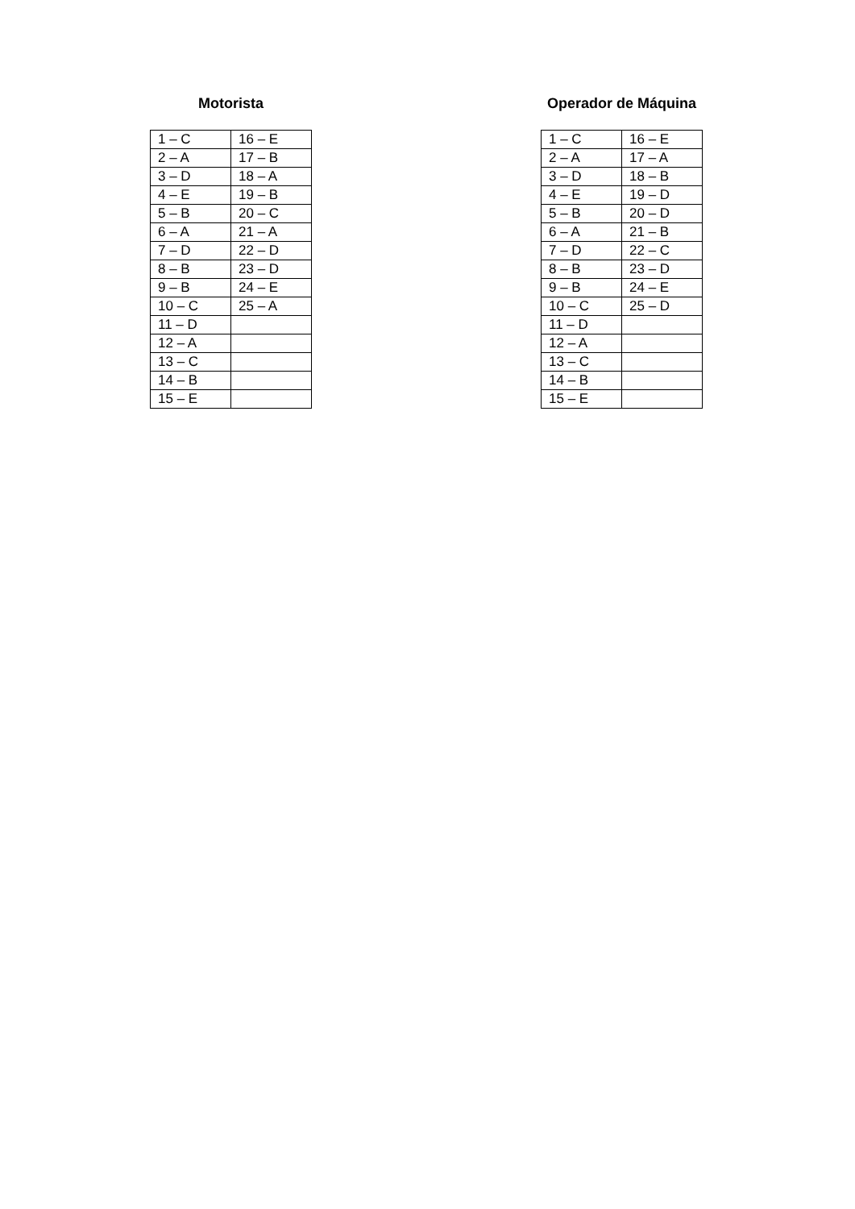Motorista
| 1 – C | 16 – E |
| 2 – A | 17 – B |
| 3 – D | 18 – A |
| 4 – E | 19 – B |
| 5 – B | 20 – C |
| 6 – A | 21 – A |
| 7 – D | 22 – D |
| 8 – B | 23 – D |
| 9 – B | 24 – E |
| 10 – C | 25 – A |
| 11 – D | |
| 12 – A | |
| 13 – C | |
| 14 – B | |
| 15 – E | |
Operador de Máquina
| 1 – C | 16 – E |
| 2 – A | 17 – A |
| 3 – D | 18 – B |
| 4 – E | 19 – D |
| 5 – B | 20 – D |
| 6 – A | 21 – B |
| 7 – D | 22 – C |
| 8 – B | 23 – D |
| 9 – B | 24 – E |
| 10 – C | 25 – D |
| 11 – D | |
| 12 – A | |
| 13 – C | |
| 14 – B | |
| 15 – E | |